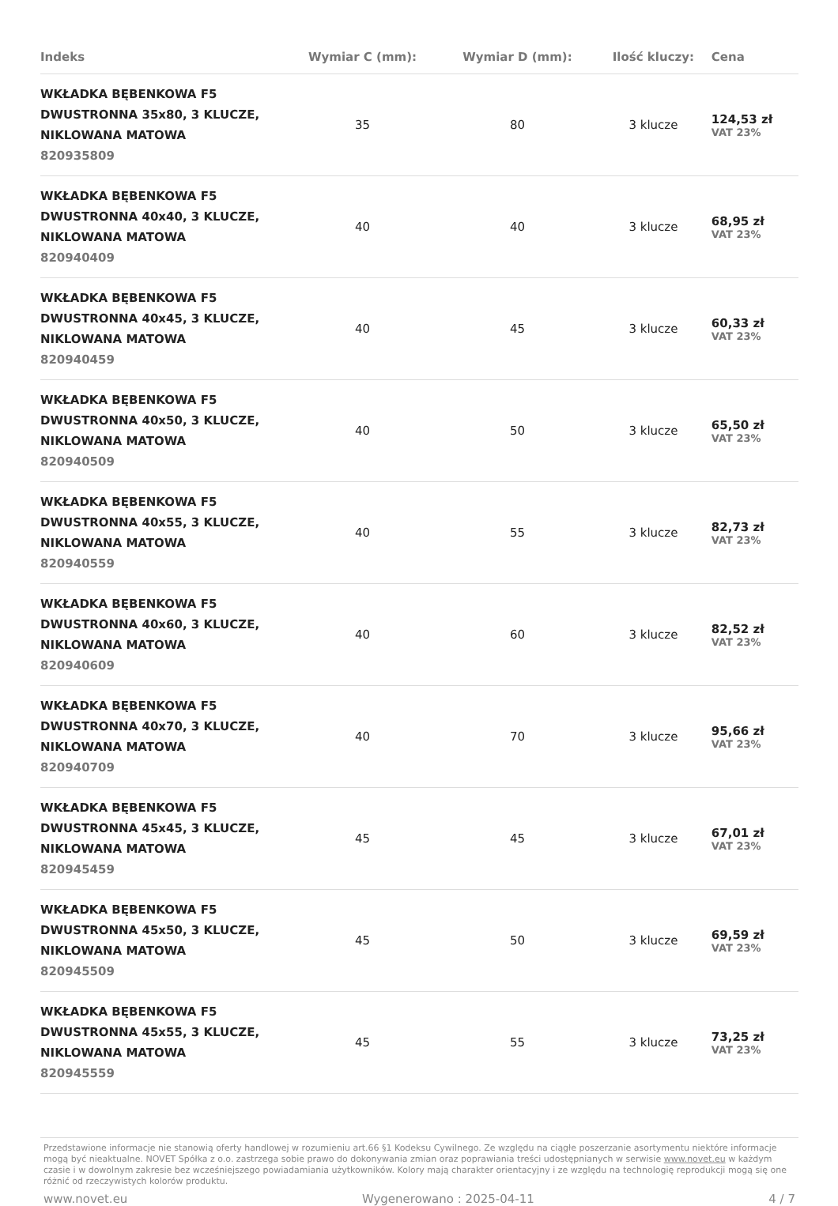| Indeks | Wymiar C (mm): | Wymiar D (mm): | Ilość kluczy: | Cena |
| --- | --- | --- | --- | --- |
| WKŁADKA BĘBENKOWA F5 DWUSTRONNA 35x80, 3 KLUCZE, NIKLOWANA MATOWA 820935809 | 35 | 80 | 3 klucze | 124,53 zł VAT 23% |
| WKŁADKA BĘBENKOWA F5 DWUSTRONNA 40x40, 3 KLUCZE, NIKLOWANA MATOWA 820940409 | 40 | 40 | 3 klucze | 68,95 zł VAT 23% |
| WKŁADKA BĘBENKOWA F5 DWUSTRONNA 40x45, 3 KLUCZE, NIKLOWANA MATOWA 820940459 | 40 | 45 | 3 klucze | 60,33 zł VAT 23% |
| WKŁADKA BĘBENKOWA F5 DWUSTRONNA 40x50, 3 KLUCZE, NIKLOWANA MATOWA 820940509 | 40 | 50 | 3 klucze | 65,50 zł VAT 23% |
| WKŁADKA BĘBENKOWA F5 DWUSTRONNA 40x55, 3 KLUCZE, NIKLOWANA MATOWA 820940559 | 40 | 55 | 3 klucze | 82,73 zł VAT 23% |
| WKŁADKA BĘBENKOWA F5 DWUSTRONNA 40x60, 3 KLUCZE, NIKLOWANA MATOWA 820940609 | 40 | 60 | 3 klucze | 82,52 zł VAT 23% |
| WKŁADKA BĘBENKOWA F5 DWUSTRONNA 40x70, 3 KLUCZE, NIKLOWANA MATOWA 820940709 | 40 | 70 | 3 klucze | 95,66 zł VAT 23% |
| WKŁADKA BĘBENKOWA F5 DWUSTRONNA 45x45, 3 KLUCZE, NIKLOWANA MATOWA 820945459 | 45 | 45 | 3 klucze | 67,01 zł VAT 23% |
| WKŁADKA BĘBENKOWA F5 DWUSTRONNA 45x50, 3 KLUCZE, NIKLOWANA MATOWA 820945509 | 45 | 50 | 3 klucze | 69,59 zł VAT 23% |
| WKŁADKA BĘBENKOWA F5 DWUSTRONNA 45x55, 3 KLUCZE, NIKLOWANA MATOWA 820945559 | 45 | 55 | 3 klucze | 73,25 zł VAT 23% |
Przedstawione informacje nie stanowią oferty handlowej w rozumieniu art.66 §1 Kodeksu Cywilnego. Ze względu na ciągłe poszerzanie asortymentu niektóre informacje mogą być nieaktualne. NOVET Spółka z o.o. zastrzega sobie prawo do dokonywania zmian oraz poprawiania treści udostępnianych w serwisie www.novet.eu w każdym czasie i w dowolnym zakresie bez wcześniejszego powiadamiania użytkowników. Kolory mają charakter orientacyjny i ze względu na technologię reprodukcji mogą się one różnić od rzeczywistych kolorów produktu.
www.novet.eu Wygenerowano : 2025-04-11 4 / 7